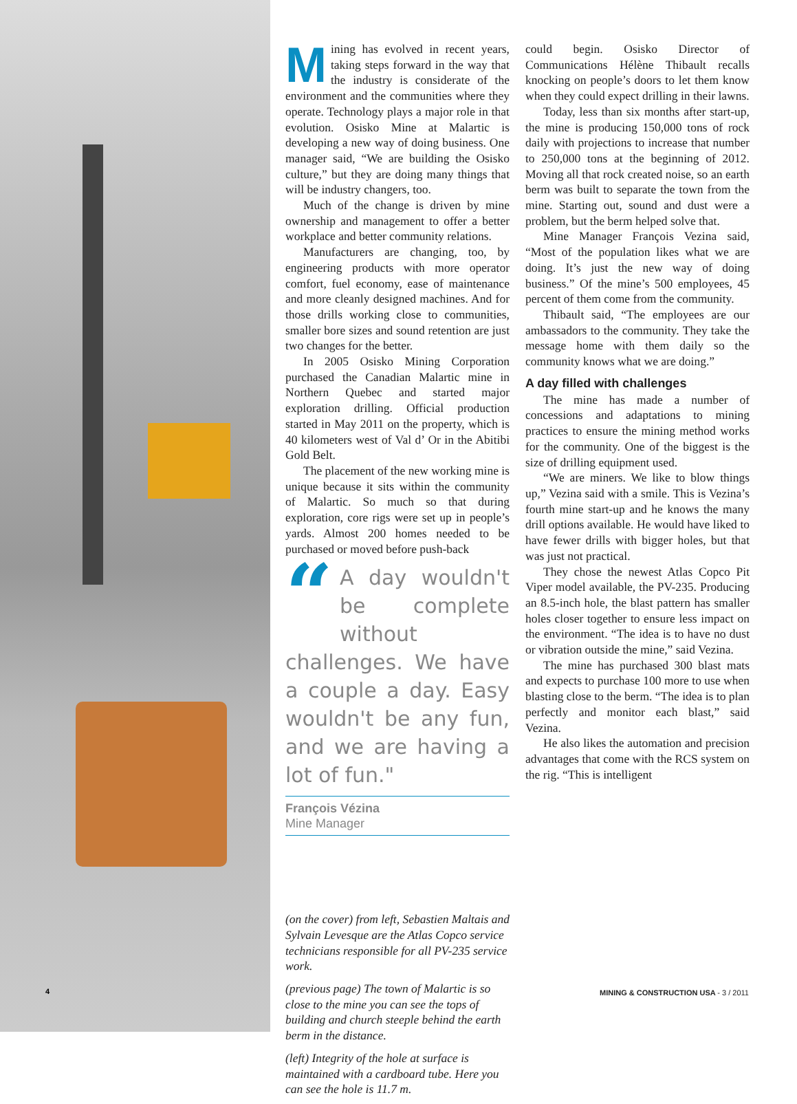4
Mining has evolved in recent years, taking steps forward in the way that the industry is considerate of the environment and the communities where they operate. Technology plays a major role in that evolution. Osisko Mine at Malartic is developing a new way of doing business. One manager said, “We are building the Osisko culture,” but they are doing many things that will be industry changers, too.
Much of the change is driven by mine ownership and management to offer a better workplace and better community relations.
Manufacturers are changing, too, by engineering products with more operator comfort, fuel economy, ease of maintenance and more cleanly designed machines. And for those drills working close to communities, smaller bore sizes and sound retention are just two changes for the better.
In 2005 Osisko Mining Corporation purchased the Canadian Malartic mine in Northern Quebec and started major exploration drilling. Official production started in May 2011 on the property, which is 40 kilometers west of Val d’ Or in the Abitibi Gold Belt.
The placement of the new working mine is unique because it sits within the community of Malartic. So much so that during exploration, core rigs were set up in people’s yards. Almost 200 homes needed to be purchased or moved before push-back
“A day wouldn't be complete without challenges. We have a couple a day. Easy wouldn't be any fun, and we are having a lot of fun."
François Vézina
Mine Manager
(on the cover) from left, Sebastien Maltais and Sylvain Levesque are the Atlas Copco service technicians responsible for all PV-235 service work.
(previous page) The town of Malartic is so close to the mine you can see the tops of building and church steeple behind the earth berm in the distance.
(left) Integrity of the hole at surface is maintained with a cardboard tube. Here you can see the hole is 11.7 m.
could begin. Osisko Director of Communications Hélène Thibault recalls knocking on people’s doors to let them know when they could expect drilling in their lawns.
Today, less than six months after start-up, the mine is producing 150,000 tons of rock daily with projections to increase that number to 250,000 tons at the beginning of 2012. Moving all that rock created noise, so an earth berm was built to separate the town from the mine. Starting out, sound and dust were a problem, but the berm helped solve that.
Mine Manager François Vezina said, “Most of the population likes what we are doing. It’s just the new way of doing business.” Of the mine’s 500 employees, 45 percent of them come from the community.
Thibault said, “The employees are our ambassadors to the community. They take the message home with them daily so the community knows what we are doing.”
A day filled with challenges
The mine has made a number of concessions and adaptations to mining practices to ensure the mining method works for the community. One of the biggest is the size of drilling equipment used.
“We are miners. We like to blow things up,” Vezina said with a smile. This is Vezina’s fourth mine start-up and he knows the many drill options available. He would have liked to have fewer drills with bigger holes, but that was just not practical.
They chose the newest Atlas Copco Pit Viper model available, the PV-235. Producing an 8.5-inch hole, the blast pattern has smaller holes closer together to ensure less impact on the environment. “The idea is to have no dust or vibration outside the mine,” said Vezina.
The mine has purchased 300 blast mats and expects to purchase 100 more to use when blasting close to the berm. “The idea is to plan perfectly and monitor each blast,” said Vezina.
He also likes the automation and precision advantages that come with the RCS system on the rig. “This is intelligent
MINING & CONSTRUCTION USA - 3 / 2011